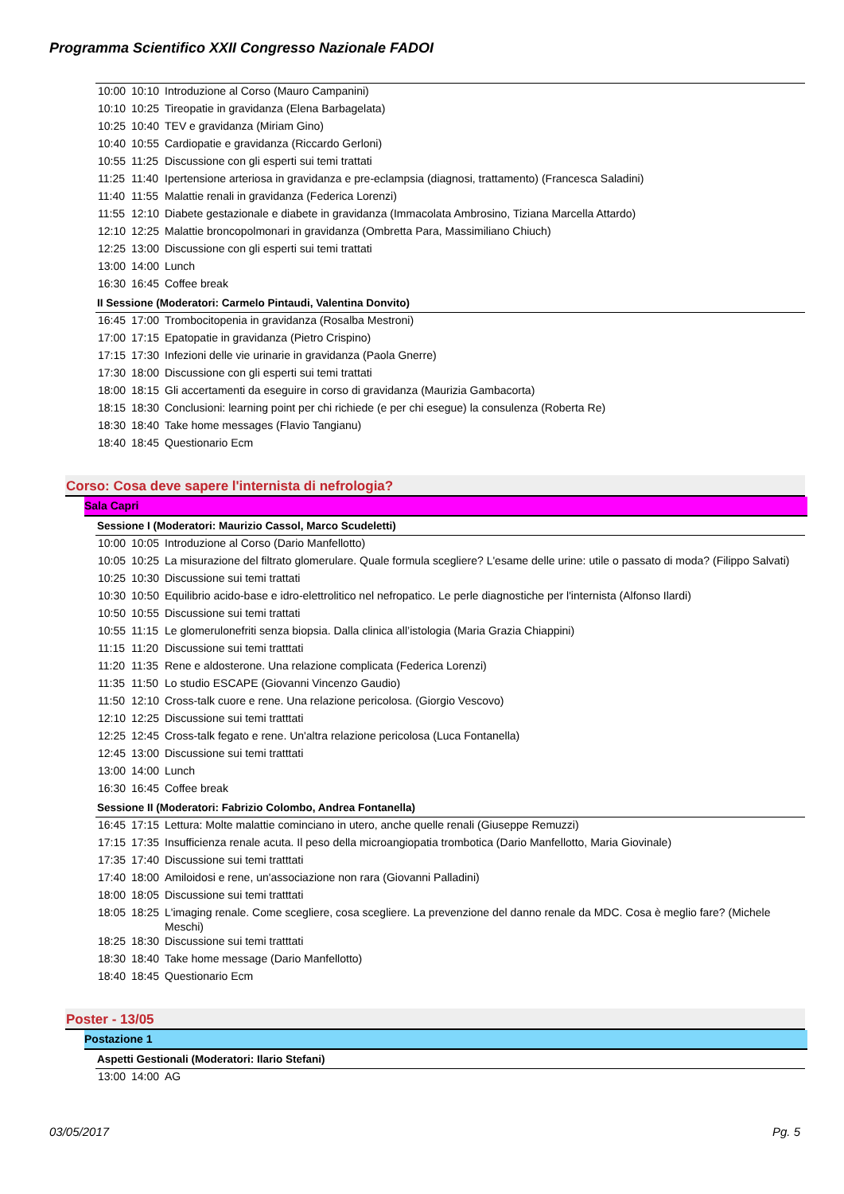Programma Scientifico XXII Congresso Nazionale FADOI
| 10:00 | 10:10 | Introduzione al Corso (Mauro Campanini) |
| 10:10 | 10:25 | Tireopatie in gravidanza (Elena Barbagelata) |
| 10:25 | 10:40 | TEV e gravidanza (Miriam Gino) |
| 10:40 | 10:55 | Cardiopatie e gravidanza (Riccardo Gerloni) |
| 10:55 | 11:25 | Discussione con gli esperti sui temi trattati |
| 11:25 | 11:40 | Ipertensione arteriosa in gravidanza e pre-eclampsia (diagnosi, trattamento) (Francesca Saladini) |
| 11:40 | 11:55 | Malattie renali in gravidanza (Federica Lorenzi) |
| 11:55 | 12:10 | Diabete gestazionale e diabete in gravidanza (Immacolata Ambrosino, Tiziana Marcella Attardo) |
| 12:10 | 12:25 | Malattie broncopolmonari in gravidanza (Ombretta Para, Massimiliano Chiuch) |
| 12:25 | 13:00 | Discussione con gli esperti sui temi trattati |
| 13:00 | 14:00 | Lunch |
| 16:30 | 16:45 | Coffee break |
II Sessione (Moderatori: Carmelo Pintaudi, Valentina Donvito)
| 16:45 | 17:00 | Trombocitopenia in gravidanza (Rosalba Mestroni) |
| 17:00 | 17:15 | Epatopatie in gravidanza (Pietro Crispino) |
| 17:15 | 17:30 | Infezioni delle vie urinarie in gravidanza (Paola Gnerre) |
| 17:30 | 18:00 | Discussione con gli esperti sui temi trattati |
| 18:00 | 18:15 | Gli accertamenti da eseguire in corso di gravidanza (Maurizia Gambacorta) |
| 18:15 | 18:30 | Conclusioni: learning point per chi richiede (e per chi esegue) la consulenza (Roberta Re) |
| 18:30 | 18:40 | Take home messages (Flavio Tangianu) |
| 18:40 | 18:45 | Questionario Ecm |
Corso: Cosa deve sapere l'internista di nefrologia?
Sala Capri
Sessione I (Moderatori: Maurizio Cassol, Marco Scudeletti)
| 10:00 | 10:05 | Introduzione al Corso (Dario Manfellotto) |
| 10:05 | 10:25 | La misurazione del filtrato glomerulare. Quale formula scegliere? L'esame delle urine: utile o passato di moda? (Filippo Salvati) |
| 10:25 | 10:30 | Discussione sui temi trattati |
| 10:30 | 10:50 | Equilibrio acido-base e idro-elettrolitico nel nefropatico. Le perle diagnostiche per l'internista (Alfonso Ilardi) |
| 10:50 | 10:55 | Discussione sui temi trattati |
| 10:55 | 11:15 | Le glomerulonefriti senza biopsia. Dalla clinica all’istologia (Maria Grazia Chiappini) |
| 11:15 | 11:20 | Discussione sui temi tratttati |
| 11:20 | 11:35 | Rene e aldosterone. Una relazione complicata (Federica Lorenzi) |
| 11:35 | 11:50 | Lo studio ESCAPE (Giovanni Vincenzo Gaudio) |
| 11:50 | 12:10 | Cross-talk cuore e rene. Una relazione pericolosa. (Giorgio Vescovo) |
| 12:10 | 12:25 | Discussione sui temi tratttati |
| 12:25 | 12:45 | Cross-talk fegato e rene. Un'altra relazione pericolosa (Luca Fontanella) |
| 12:45 | 13:00 | Discussione sui temi tratttati |
| 13:00 | 14:00 | Lunch |
| 16:30 | 16:45 | Coffee break |
Sessione II (Moderatori: Fabrizio Colombo, Andrea Fontanella)
| 16:45 | 17:15 | Lettura: Molte malattie cominciano in utero, anche quelle renali (Giuseppe Remuzzi) |
| 17:15 | 17:35 | Insufficienza renale acuta. Il peso della microangiopatia trombotica (Dario Manfellotto, Maria Giovinale) |
| 17:35 | 17:40 | Discussione sui temi tratttati |
| 17:40 | 18:00 | Amiloidosi e rene, un'associazione non rara (Giovanni Palladini) |
| 18:00 | 18:05 | Discussione sui temi tratttati |
| 18:05 | 18:25 | L'imaging renale. Come scegliere, cosa scegliere. La prevenzione del danno renale da MDC. Cosa è meglio fare? (Michele Meschi) |
| 18:25 | 18:30 | Discussione sui temi tratttati |
| 18:30 | 18:40 | Take home message (Dario Manfellotto) |
| 18:40 | 18:45 | Questionario Ecm |
Poster - 13/05
Postazione 1
Aspetti Gestionali (Moderatori: Ilario Stefani)
| 13:00 | 14:00 | AG |
03/05/2017 Pg. 5